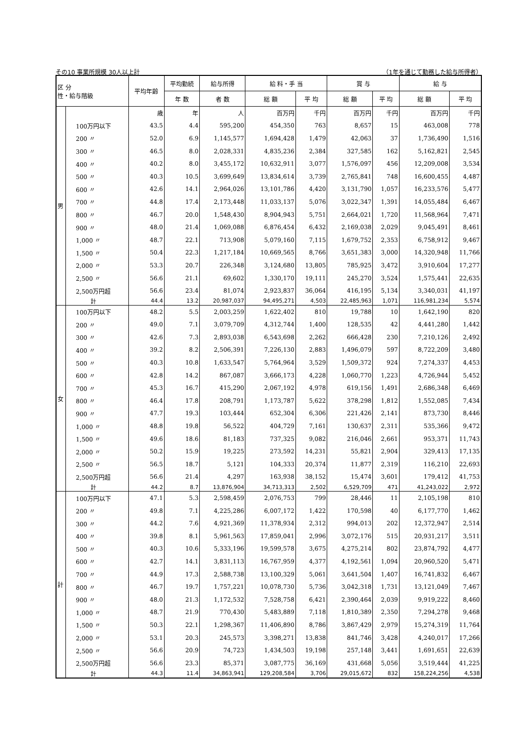その10 事業所規模 30人以上計 （1年を通じて勤務した給与所得者）
| 区 分 性・給与階級 | | 平均年齢 | 平均勤続 | 給与所得 | 給 料・手 当 | | 賞 与 | | 給 与 | |
| --- | --- | --- | --- | --- | --- | --- | --- | --- | --- | --- |
| | | | 年 数 | 者 数 | 総 額 | 平 均 | 総 額 | 平 均 | 総 額 | 平 均 |
| 男 | | 歳 | 年 | 人 | 百万円 | 千円 | 百万円 | 千円 | 百万円 | 千円 |
| | 100万円以下 | 43.5 | 4.4 | 595,200 | 454,350 | 763 | 8,657 | 15 | 463,008 | 778 |
| | 200 〃 | 52.0 | 6.9 | 1,145,577 | 1,694,428 | 1,479 | 42,063 | 37 | 1,736,490 | 1,516 |
| | 300 〃 | 46.5 | 8.0 | 2,028,331 | 4,835,236 | 2,384 | 327,585 | 162 | 5,162,821 | 2,545 |
| | 400 〃 | 40.2 | 8.0 | 3,455,172 | 10,632,911 | 3,077 | 1,576,097 | 456 | 12,209,008 | 3,534 |
| | 500 〃 | 40.3 | 10.5 | 3,699,649 | 13,834,614 | 3,739 | 2,765,841 | 748 | 16,600,455 | 4,487 |
| | 600 〃 | 42.6 | 14.1 | 2,964,026 | 13,101,786 | 4,420 | 3,131,790 | 1,057 | 16,233,576 | 5,477 |
| | 700 〃 | 44.8 | 17.4 | 2,173,448 | 11,033,137 | 5,076 | 3,022,347 | 1,391 | 14,055,484 | 6,467 |
| | 800 〃 | 46.7 | 20.0 | 1,548,430 | 8,904,943 | 5,751 | 2,664,021 | 1,720 | 11,568,964 | 7,471 |
| | 900 〃 | 48.0 | 21.4 | 1,069,088 | 6,876,454 | 6,432 | 2,169,038 | 2,029 | 9,045,491 | 8,461 |
| | 1,000 〃 | 48.7 | 22.1 | 713,908 | 5,079,160 | 7,115 | 1,679,752 | 2,353 | 6,758,912 | 9,467 |
| | 1,500 〃 | 50.4 | 22.3 | 1,217,184 | 10,669,565 | 8,766 | 3,651,383 | 3,000 | 14,320,948 | 11,766 |
| | 2,000 〃 | 53.3 | 20.7 | 226,348 | 3,124,680 | 13,805 | 785,925 | 3,472 | 3,910,604 | 17,277 |
| | 2,500 〃 | 56.6 | 21.1 | 69,602 | 1,330,170 | 19,111 | 245,270 | 3,524 | 1,575,441 | 22,635 |
| | 2,500万円超 | 56.6 | 23.4 | 81,074 | 2,923,837 | 36,064 | 416,195 | 5,134 | 3,340,031 | 41,197 |
| | 計 | 44.4 | 13.2 | 20,987,037 | 94,495,271 | 4,503 | 22,485,963 | 1,071 | 116,981,234 | 5,574 |
| 女 | 100万円以下 | 48.2 | 5.5 | 2,003,259 | 1,622,402 | 810 | 19,788 | 10 | 1,642,190 | 820 |
| | 200 〃 | 49.0 | 7.1 | 3,079,709 | 4,312,744 | 1,400 | 128,535 | 42 | 4,441,280 | 1,442 |
| | 300 〃 | 42.6 | 7.3 | 2,893,038 | 6,543,698 | 2,262 | 666,428 | 230 | 7,210,126 | 2,492 |
| | 400 〃 | 39.2 | 8.2 | 2,506,391 | 7,226,130 | 2,883 | 1,496,079 | 597 | 8,722,209 | 3,480 |
| | 500 〃 | 40.3 | 10.8 | 1,633,547 | 5,764,964 | 3,529 | 1,509,372 | 924 | 7,274,337 | 4,453 |
| | 600 〃 | 42.8 | 14.2 | 867,087 | 3,666,173 | 4,228 | 1,060,770 | 1,223 | 4,726,944 | 5,452 |
| | 700 〃 | 45.3 | 16.7 | 415,290 | 2,067,192 | 4,978 | 619,156 | 1,491 | 2,686,348 | 6,469 |
| | 800 〃 | 46.4 | 17.8 | 208,791 | 1,173,787 | 5,622 | 378,298 | 1,812 | 1,552,085 | 7,434 |
| | 900 〃 | 47.7 | 19.3 | 103,444 | 652,304 | 6,306 | 221,426 | 2,141 | 873,730 | 8,446 |
| | 1,000 〃 | 48.8 | 19.8 | 56,522 | 404,729 | 7,161 | 130,637 | 2,311 | 535,366 | 9,472 |
| | 1,500 〃 | 49.6 | 18.6 | 81,183 | 737,325 | 9,082 | 216,046 | 2,661 | 953,371 | 11,743 |
| | 2,000 〃 | 50.2 | 15.9 | 19,225 | 273,592 | 14,231 | 55,821 | 2,904 | 329,413 | 17,135 |
| | 2,500 〃 | 56.5 | 18.7 | 5,121 | 104,333 | 20,374 | 11,877 | 2,319 | 116,210 | 22,693 |
| | 2,500万円超 | 56.6 | 21.4 | 4,297 | 163,938 | 38,152 | 15,474 | 3,601 | 179,412 | 41,753 |
| | 計 | 44.2 | 8.7 | 13,876,904 | 34,713,313 | 2,502 | 6,529,709 | 471 | 41,243,022 | 2,972 |
| 計 | 100万円以下 | 47.1 | 5.3 | 2,598,459 | 2,076,753 | 799 | 28,446 | 11 | 2,105,198 | 810 |
| | 200 〃 | 49.8 | 7.1 | 4,225,286 | 6,007,172 | 1,422 | 170,598 | 40 | 6,177,770 | 1,462 |
| | 300 〃 | 44.2 | 7.6 | 4,921,369 | 11,378,934 | 2,312 | 994,013 | 202 | 12,372,947 | 2,514 |
| | 400 〃 | 39.8 | 8.1 | 5,961,563 | 17,859,041 | 2,996 | 3,072,176 | 515 | 20,931,217 | 3,511 |
| | 500 〃 | 40.3 | 10.6 | 5,333,196 | 19,599,578 | 3,675 | 4,275,214 | 802 | 23,874,792 | 4,477 |
| | 600 〃 | 42.7 | 14.1 | 3,831,113 | 16,767,959 | 4,377 | 4,192,561 | 1,094 | 20,960,520 | 5,471 |
| | 700 〃 | 44.9 | 17.3 | 2,588,738 | 13,100,329 | 5,061 | 3,641,504 | 1,407 | 16,741,832 | 6,467 |
| | 800 〃 | 46.7 | 19.7 | 1,757,221 | 10,078,730 | 5,736 | 3,042,318 | 1,731 | 13,121,049 | 7,467 |
| | 900 〃 | 48.0 | 21.3 | 1,172,532 | 7,528,758 | 6,421 | 2,390,464 | 2,039 | 9,919,222 | 8,460 |
| | 1,000 〃 | 48.7 | 21.9 | 770,430 | 5,483,889 | 7,118 | 1,810,389 | 2,350 | 7,294,278 | 9,468 |
| | 1,500 〃 | 50.3 | 22.1 | 1,298,367 | 11,406,890 | 8,786 | 3,867,429 | 2,979 | 15,274,319 | 11,764 |
| | 2,000 〃 | 53.1 | 20.3 | 245,573 | 3,398,271 | 13,838 | 841,746 | 3,428 | 4,240,017 | 17,266 |
| | 2,500 〃 | 56.6 | 20.9 | 74,723 | 1,434,503 | 19,198 | 257,148 | 3,441 | 1,691,651 | 22,639 |
| | 2,500万円超 | 56.6 | 23.3 | 85,371 | 3,087,775 | 36,169 | 431,668 | 5,056 | 3,519,444 | 41,225 |
| | 計 | 44.3 | 11.4 | 34,863,941 | 129,208,584 | 3,706 | 29,015,672 | 832 | 158,224,256 | 4,538 |